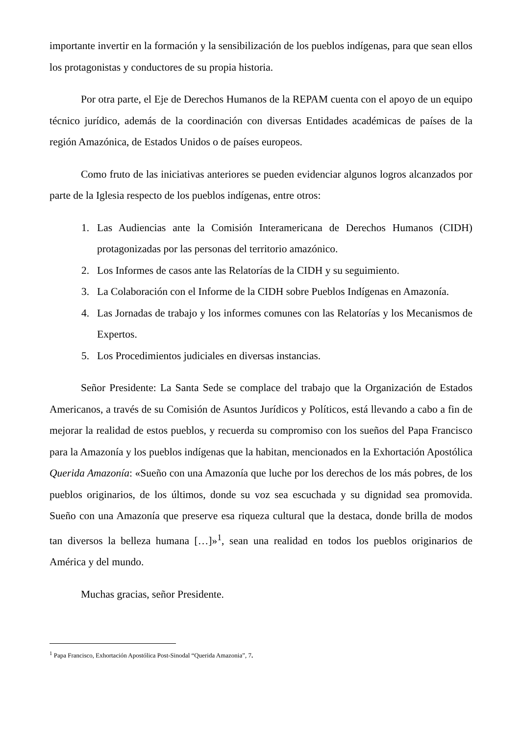importante invertir en la formación y la sensibilización de los pueblos indígenas, para que sean ellos los protagonistas y conductores de su propia historia.
Por otra parte, el Eje de Derechos Humanos de la REPAM cuenta con el apoyo de un equipo técnico jurídico, además de la coordinación con diversas Entidades académicas de países de la región Amazónica, de Estados Unidos o de países europeos.
Como fruto de las iniciativas anteriores se pueden evidenciar algunos logros alcanzados por parte de la Iglesia respecto de los pueblos indígenas, entre otros:
1. Las Audiencias ante la Comisión Interamericana de Derechos Humanos (CIDH) protagonizadas por las personas del territorio amazónico.
2. Los Informes de casos ante las Relatorías de la CIDH y su seguimiento.
3. La Colaboración con el Informe de la CIDH sobre Pueblos Indígenas en Amazonía.
4. Las Jornadas de trabajo y los informes comunes con las Relatorías y los Mecanismos de Expertos.
5. Los Procedimientos judiciales en diversas instancias.
Señor Presidente: La Santa Sede se complace del trabajo que la Organización de Estados Americanos, a través de su Comisión de Asuntos Jurídicos y Políticos, está llevando a cabo a fin de mejorar la realidad de estos pueblos, y recuerda su compromiso con los sueños del Papa Francisco para la Amazonía y los pueblos indígenas que la habitan, mencionados en la Exhortación Apostólica Querida Amazonía: «Sueño con una Amazonía que luche por los derechos de los más pobres, de los pueblos originarios, de los últimos, donde su voz sea escuchada y su dignidad sea promovida. Sueño con una Amazonía que preserve esa riqueza cultural que la destaca, donde brilla de modos tan diversos la belleza humana […]»<sup>1</sup>, sean una realidad en todos los pueblos originarios de América y del mundo.
Muchas gracias, señor Presidente.
<sup>1</sup> Papa Francisco, Exhortación Apostólica Post-Sinodal “Querida Amazonia”, 7.